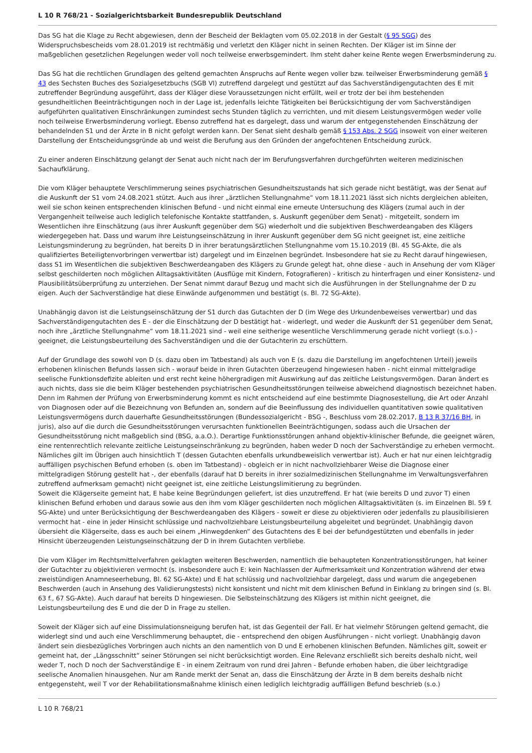L 10 R 768/21 - Sozialgerichtsbarkeit Bundesrepublik Deutschland
Das SG hat die Klage zu Recht abgewiesen, denn der Bescheid der Beklagten vom 05.02.2018 in der Gestalt (§ 95 SGG) des Widerspruchsbescheids vom 28.01.2019 ist rechtmäßig und verletzt den Kläger nicht in seinen Rechten. Der Kläger ist im Sinne der maßgeblichen gesetzlichen Regelungen weder voll noch teilweise erwerbsgemindert. Ihm steht daher keine Rente wegen Erwerbsminderung zu.
Das SG hat die rechtlichen Grundlagen des geltend gemachten Anspruchs auf Rente wegen voller bzw. teilweiser Erwerbsminderung gemäß § 43 des Sechsten Buches des Sozialgesetzbuchs (SGB VI) zutreffend dargelegt und gestützt auf das Sachverständigengutachten des E mit zutreffender Begründung ausgeführt, dass der Kläger diese Voraussetzungen nicht erfüllt, weil er trotz der bei ihm bestehenden gesundheitlichen Beeinträchtigungen noch in der Lage ist, jedenfalls leichte Tätigkeiten bei Berücksichtigung der vom Sachverständigen aufgeführten qualitativen Einschränkungen zumindest sechs Stunden täglich zu verrichten, und mit diesem Leistungsvermögen weder volle noch teilweise Erwerbsminderung vorliegt. Ebenso zutreffend hat es dargelegt, dass und warum der entgegenstehenden Einschätzung der behandelnden S1 und der Ärzte in B nicht gefolgt werden kann. Der Senat sieht deshalb gemäß § 153 Abs. 2 SGG insoweit von einer weiteren Darstellung der Entscheidungsgründe ab und weist die Berufung aus den Gründen der angefochtenen Entscheidung zurück.
Zu einer anderen Einschätzung gelangt der Senat auch nicht nach der im Berufungsverfahren durchgeführten weiteren medizinischen Sachaufklärung.
Die vom Kläger behauptete Verschlimmerung seines psychiatrischen Gesundheitszustands hat sich gerade nicht bestätigt, was der Senat auf die Auskunft der S1 vom 24.08.2021 stützt. Auch aus ihrer „ärztlichen Stellungnahme“ vom 18.11.2021 lässt sich nichts dergleichen ableiten, weil sie schon keinen entsprechenden klinischen Befund - und nicht einmal eine erneute Untersuchung des Klägers (zumal auch in der Vergangenheit teilweise auch lediglich telefonische Kontakte stattfanden, s. Auskunft gegenüber dem Senat) - mitgeteilt, sondern im Wesentlichen ihre Einschätzung (aus ihrer Auskunft gegenüber dem SG) wiederholt und die subjektiven Beschwerdeangaben des Klägers wiedergegeben hat. Dass und warum ihre Leistungseinschätzung in ihrer Auskunft gegenüber dem SG nicht geeignet ist, eine zeitliche Leistungsminderung zu begründen, hat bereits D in ihrer beratungsärztlichen Stellungnahme vom 15.10.2019 (Bl. 45 SG-Akte, die als qualifiziertes Beteiligtenvorbringen verwertbar ist) dargelegt und im Einzelnen begründet. Insbesondere hat sie zu Recht darauf hingewiesen, dass S1 im Wesentlichen die subjektiven Beschwerdeangaben des Klägers zu Grunde gelegt hat, ohne diese - auch in Ansehung der vom Kläger selbst geschilderten noch möglichen Alltagsaktivitäten (Ausflüge mit Kindern, Fotografieren) - kritisch zu hinterfragen und einer Konsistenz- und Plausibilitätsüberprüfung zu unterziehen. Der Senat nimmt darauf Bezug und macht sich die Ausführungen in der Stellungnahme der D zu eigen. Auch der Sachverständige hat diese Einwände aufgenommen und bestätigt (s. Bl. 72 SG-Akte).
Unabhängig davon ist die Leistungseinschätzung der S1 durch das Gutachten der D (im Wege des Urkundenbeweises verwertbar) und das Sachverständigengutachten des E - der die Einschätzung der D bestätigt hat - widerlegt, und weder die Auskunft der S1 gegenüber dem Senat, noch ihre „ärztliche Stellungnahme“ vom 18.11.2021 sind - weil eine seitherige wesentliche Verschlimmerung gerade nicht vorliegt (s.o.) - geeignet, die Leistungsbeurteilung des Sachverständigen und die der Gutachterin zu erschüttern.
Auf der Grundlage des sowohl von D (s. dazu oben im Tatbestand) als auch von E (s. dazu die Darstellung im angefochtenen Urteil) jeweils erhobenen klinischen Befunds lassen sich - worauf beide in ihren Gutachten überzeugend hingewiesen haben - nicht einmal mittelgradige seelische Funktionsdefizite ableiten und erst recht keine höhergradigen mit Auswirkung auf das zeitliche Leistungsvermögen. Daran ändert es auch nichts, dass sie die beim Kläger bestehenden psychiatrischen Gesundheitsstörungen teilweise abweichend diagnostisch bezeichnet haben. Denn im Rahmen der Prüfung von Erwerbsminderung kommt es nicht entscheidend auf eine bestimmte Diagnosestellung, die Art oder Anzahl von Diagnosen oder auf die Bezeichnung von Befunden an, sondern auf die Beeinflussung des individuellen quantitativen sowie qualitativen Leistungsvermögens durch dauerhafte Gesundheitsstörungen (Bundessozialgericht - BSG -, Beschluss vom 28.02.2017, B 13 R 37/16 BH, in juris), also auf die durch die Gesundheitsstörungen verursachten funktionellen Beeinträchtigungen, sodass auch die Ursachen der Gesundheitsstörung nicht maßgeblich sind (BSG, a.a.O.). Derartige Funktionsstörungen anhand objektiv-klinischer Befunde, die geeignet wären, eine rentenrechtlich relevante zeitliche Leistungseinschränkung zu begründen, haben weder D noch der Sachverständige zu erheben vermocht. Nämliches gilt im Übrigen auch hinsichtlich T (dessen Gutachten ebenfalls urkundbeweislich verwertbar ist). Auch er hat nur einen leichtgradig auffälligen psychischen Befund erhoben (s. oben im Tatbestand) - obgleich er in nicht nachvollziehbarer Weise die Diagnose einer mittelgradigen Störung gestellt hat -, der ebenfalls (darauf hat D bereits in ihrer sozialmedizinischen Stellungnahme im Verwaltungsverfahren zutreffend aufmerksam gemacht) nicht geeignet ist, eine zeitliche Leistungslimitierung zu begründen.
Soweit die Klägerseite gemeint hat, E habe keine Begründungen geliefert, ist dies unzutreffend. Er hat (wie bereits D und zuvor T) einen klinischen Befund erhoben und daraus sowie aus den ihm vom Kläger geschilderten noch möglichen Alltagsaktivitäten (s. im Einzelnen Bl. 59 f. SG-Akte) und unter Berücksichtigung der Beschwerdeangaben des Klägers - soweit er diese zu objektivieren oder jedenfalls zu plausibilisieren vermocht hat - eine in jeder Hinsicht schlüssige und nachvollziehbare Leistungsbeurteilung abgeleitet und begründet. Unabhängig davon übersieht die Klägerseite, dass es auch bei einem „Hinwegdenken“ des Gutachtens des E bei der befundgestützten und ebenfalls in jeder Hinsicht überzeugenden Leistungseinschätzung der D in ihrem Gutachten verbliebe.
Die vom Kläger im Rechtsmittelverfahren geklagten weiteren Beschwerden, namentlich die behaupteten Konzentrationsstörungen, hat keiner der Gutachter zu objektivieren vermocht (s. insbesondere auch E: kein Nachlassen der Aufmerksamkeit und Konzentration während der etwa zweistündigen Anamneseerhebung, Bl. 62 SG-Akte) und E hat schlüssig und nachvollziehbar dargelegt, dass und warum die angegebenen Beschwerden (auch in Ansehung des Validierungstests) nicht konsistent und nicht mit dem klinischen Befund in Einklang zu bringen sind (s. Bl. 63 f., 67 SG-Akte). Auch darauf hat bereits D hingewiesen. Die Selbsteinschätzung des Klägers ist mithin nicht geeignet, die Leistungsbeurteilung des E und die der D in Frage zu stellen.
Soweit der Kläger sich auf eine Dissimulationsneigung berufen hat, ist das Gegenteil der Fall. Er hat vielmehr Störungen geltend gemacht, die widerlegt sind und auch eine Verschlimmerung behauptet, die - entsprechend den obigen Ausführungen - nicht vorliegt. Unabhängig davon ändert sein diesbezügliches Vorbringen auch nichts an den namentlich von D und E erhobenen klinischen Befunden. Nämliches gilt, soweit er gemeint hat, der „Längsschnitt“ seiner Störungen sei nicht berücksichtigt worden. Eine Relevanz erschließt sich bereits deshalb nicht, weil weder T, noch D noch der Sachverständige E - in einem Zeitraum von rund drei Jahren - Befunde erhoben haben, die über leichtgradige seelische Anomalien hinausgehen. Nur am Rande merkt der Senat an, dass die Einschätzung der Ärzte in B dem bereits deshalb nicht entgegensteht, weil T vor der Rehabilitationsmaßnahme klinisch einen lediglich leichtgradig auffälligen Befund beschrieb (s.o.)
L 10 R 768/21